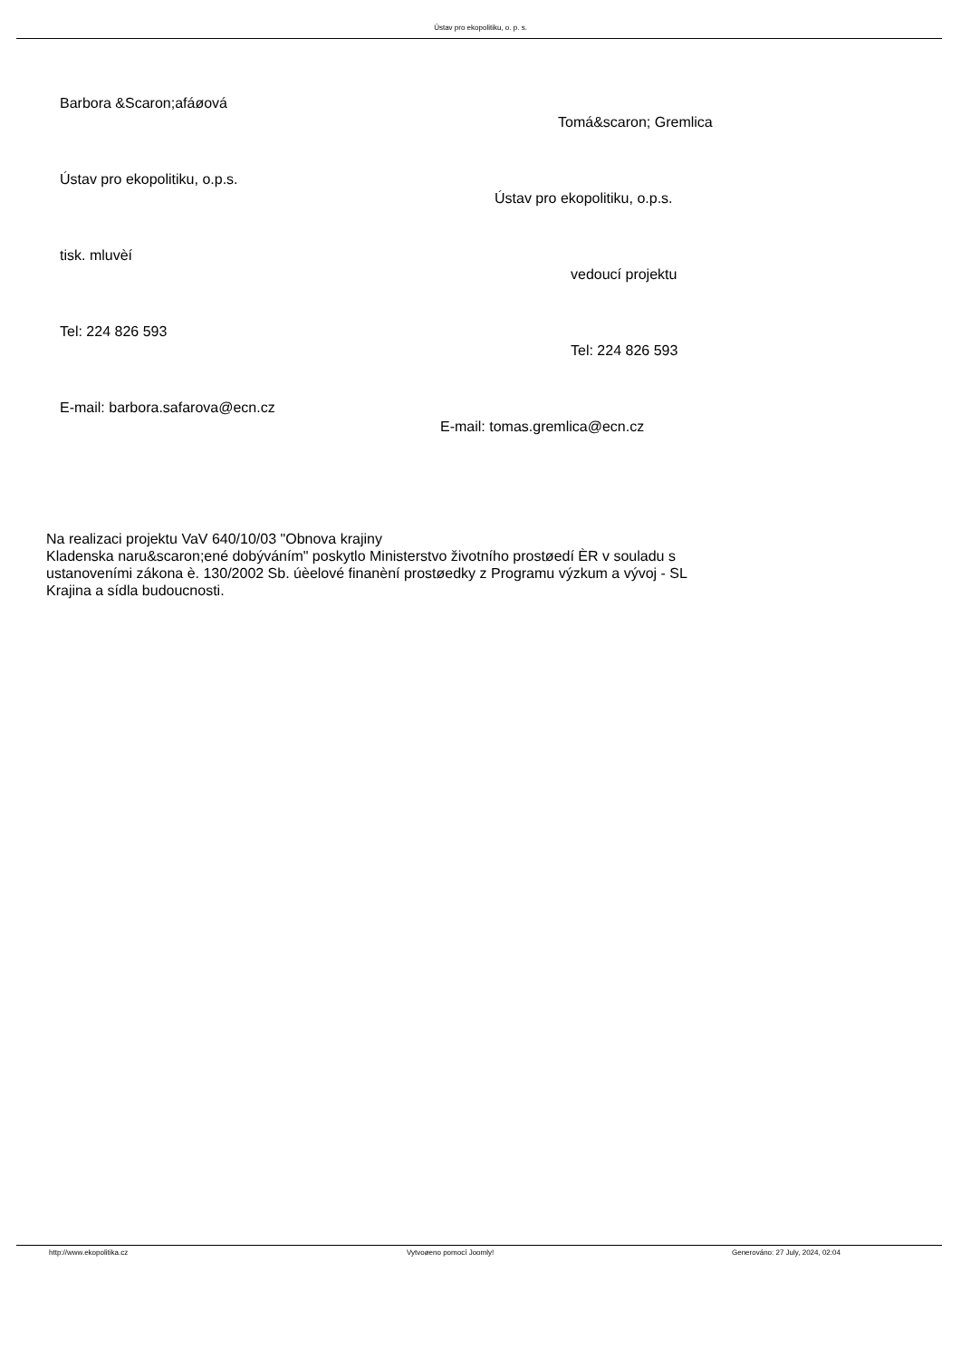Ústav pro ekopolitiku, o. p. s.
Barbora &Scaron;afáøová
Tomá&scaron; Gremlica
Ústav pro ekopolitiku, o.p.s.
Ústav pro ekopolitiku, o.p.s.
tisk. mluvèí
vedoucí projektu
Tel: 224 826 593
Tel: 224 826 593
E-mail: barbora.safarova@ecn.cz
E-mail: tomas.gremlica@ecn.cz
Na realizaci projektu VaV 640/10/03 "Obnova krajiny
Kladenska naru&scaron;ené dobýváním" poskytlo Ministerstvo životního prostøedí ÈR v souladu s ustanoveními zákona è. 130/2002 Sb. úèelové finanèní prostøedky z Programu výzkum a vývoj - SL Krajina a sídla budoucnosti.
http://www.ekopolitika.cz Vytvoøeno pomocí Joomly! Generováno: 27 July, 2024, 02:04